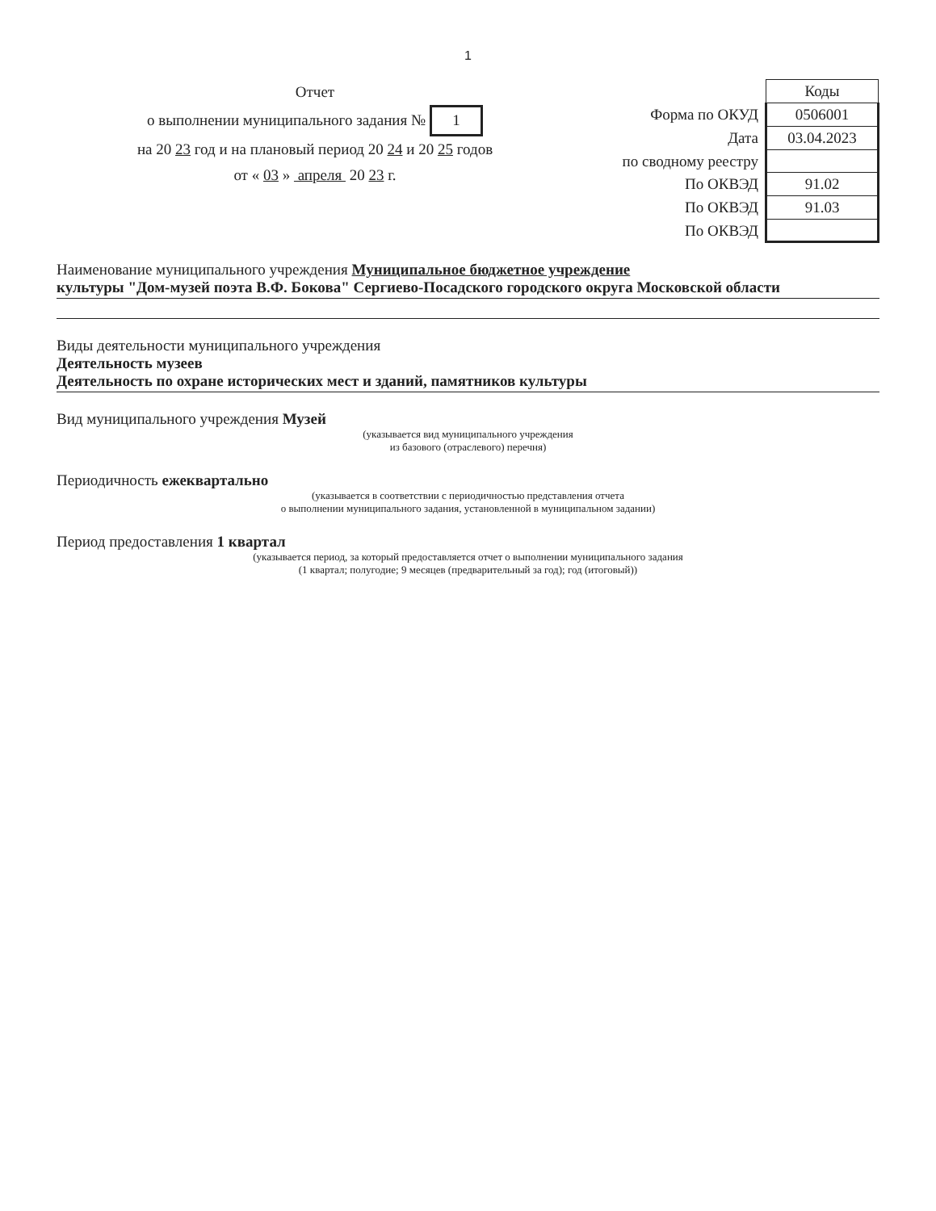1
Отчет
о выполнении муниципального задания № 1
на 20 23 год и на плановый период 20 24 и 20 25 годов
от « 03 » апреля 20 23 г.
| | Коды |
| Форма по ОКУД | 0506001 |
| Дата | 03.04.2023 |
| по сводному реестру | |
| По ОКВЭД | 91.02 |
| По ОКВЭД | 91.03 |
| По ОКВЭД | |
Наименование муниципального учреждения Муниципальное бюджетное учреждение
культуры "Дом-музей поэта В.Ф. Бокова" Сергиево-Посадского городского округа Московской области
Виды деятельности муниципального учреждения
Деятельность музеев
Деятельность по охране исторических мест и зданий, памятников культуры
Вид муниципального учреждения Музей
(указывается вид муниципального учреждения
из базового (отраслевого) перечня)
Периодичность ежеквартально
(указывается в соответствии с периодичностью представления отчета
о выполнении муниципального задания, установленной в муниципальном задании)
Период предоставления 1 квартал
(указывается период, за который предоставляется отчет о выполнении муниципального задания
(1 квартал; полугодие; 9 месяцев (предварительный за год); год (итоговый))